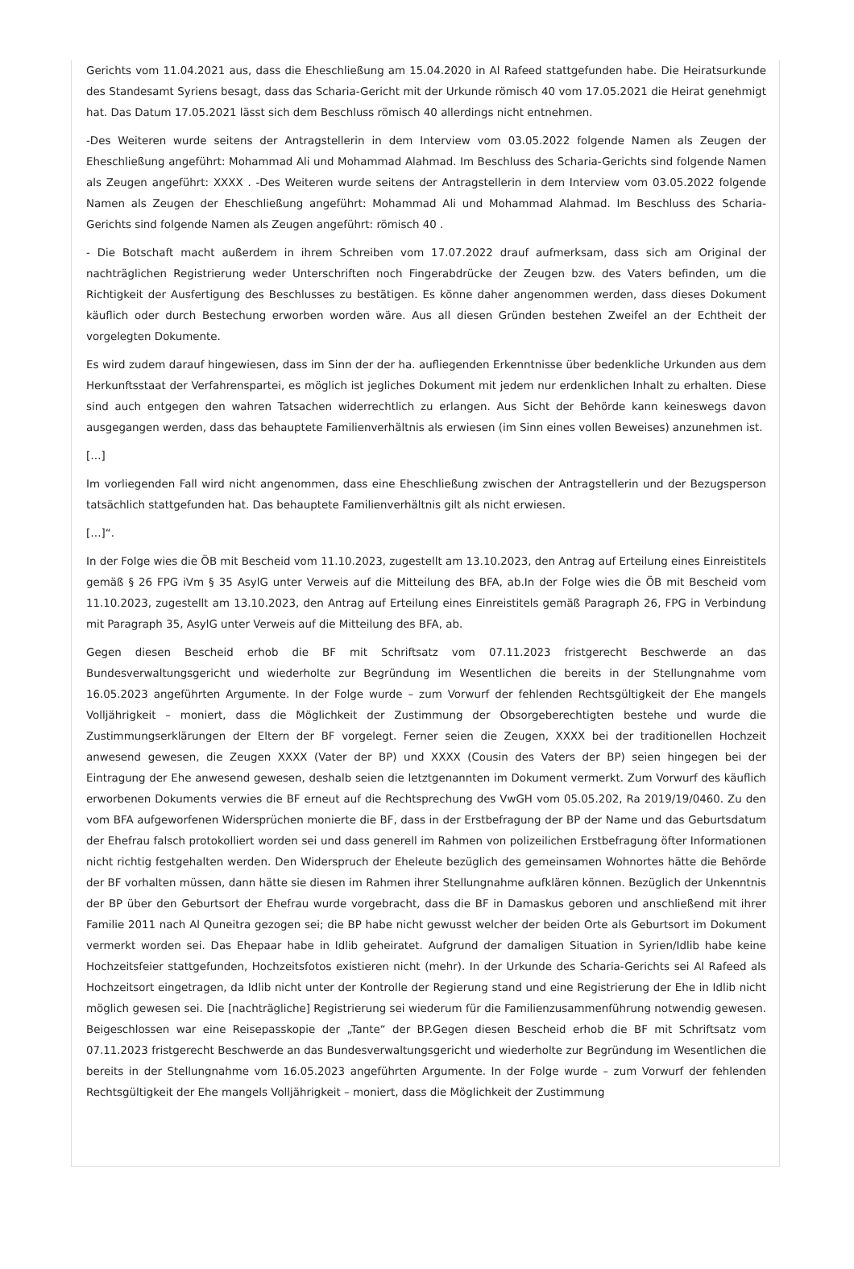Gerichts vom 11.04.2021 aus, dass die Eheschließung am 15.04.2020 in Al Rafeed stattgefunden habe. Die Heiratsurkunde des Standesamt Syriens besagt, dass das Scharia-Gericht mit der Urkunde römisch 40 vom 17.05.2021 die Heirat genehmigt hat. Das Datum 17.05.2021 lässt sich dem Beschluss römisch 40 allerdings nicht entnehmen.
-Des Weiteren wurde seitens der Antragstellerin in dem Interview vom 03.05.2022 folgende Namen als Zeugen der Eheschließung angeführt: Mohammad Ali und Mohammad Alahmad. Im Beschluss des Scharia-Gerichts sind folgende Namen als Zeugen angeführt: XXXX . -Des Weiteren wurde seitens der Antragstellerin in dem Interview vom 03.05.2022 folgende Namen als Zeugen der Eheschließung angeführt: Mohammad Ali und Mohammad Alahmad. Im Beschluss des Scharia-Gerichts sind folgende Namen als Zeugen angeführt: römisch 40 .
- Die Botschaft macht außerdem in ihrem Schreiben vom 17.07.2022 drauf aufmerksam, dass sich am Original der nachträglichen Registrierung weder Unterschriften noch Fingerabdrücke der Zeugen bzw. des Vaters befinden, um die Richtigkeit der Ausfertigung des Beschlusses zu bestätigen. Es könne daher angenommen werden, dass dieses Dokument käuflich oder durch Bestechung erworben worden wäre. Aus all diesen Gründen bestehen Zweifel an der Echtheit der vorgelegten Dokumente.
Es wird zudem darauf hingewiesen, dass im Sinn der der ha. aufliegenden Erkenntnisse über bedenkliche Urkunden aus dem Herkunftsstaat der Verfahrenspartei, es möglich ist jegliches Dokument mit jedem nur erdenklichen Inhalt zu erhalten. Diese sind auch entgegen den wahren Tatsachen widerrechtlich zu erlangen. Aus Sicht der Behörde kann keineswegs davon ausgegangen werden, dass das behauptete Familienverhältnis als erwiesen (im Sinn eines vollen Beweises) anzunehmen ist.
[…]
Im vorliegenden Fall wird nicht angenommen, dass eine Eheschließung zwischen der Antragstellerin und der Bezugsperson tatsächlich stattgefunden hat. Das behauptete Familienverhältnis gilt als nicht erwiesen.
[…]“.
In der Folge wies die ÖB mit Bescheid vom 11.10.2023, zugestellt am 13.10.2023, den Antrag auf Erteilung eines Einreistitels gemäß § 26 FPG iVm § 35 AsylG unter Verweis auf die Mitteilung des BFA, ab.In der Folge wies die ÖB mit Bescheid vom 11.10.2023, zugestellt am 13.10.2023, den Antrag auf Erteilung eines Einreistitels gemäß Paragraph 26, FPG in Verbindung mit Paragraph 35, AsylG unter Verweis auf die Mitteilung des BFA, ab.
Gegen diesen Bescheid erhob die BF mit Schriftsatz vom 07.11.2023 fristgerecht Beschwerde an das Bundesverwaltungsgericht und wiederholte zur Begründung im Wesentlichen die bereits in der Stellungnahme vom 16.05.2023 angeführten Argumente. In der Folge wurde – zum Vorwurf der fehlenden Rechtsgültigkeit der Ehe mangels Volljährigkeit – moniert, dass die Möglichkeit der Zustimmung der Obsorgeberechtigten bestehe und wurde die Zustimmungserklärungen der Eltern der BF vorgelegt. Ferner seien die Zeugen, XXXX bei der traditionellen Hochzeit anwesend gewesen, die Zeugen XXXX (Vater der BP) und XXXX (Cousin des Vaters der BP) seien hingegen bei der Eintragung der Ehe anwesend gewesen, deshalb seien die letztgenannten im Dokument vermerkt. Zum Vorwurf des käuflich erworbenen Dokuments verwies die BF erneut auf die Rechtsprechung des VwGH vom 05.05.202, Ra 2019/19/0460. Zu den vom BFA aufgeworfenen Widersprüchen monierte die BF, dass in der Erstbefragung der BP der Name und das Geburtsdatum der Ehefrau falsch protokolliert worden sei und dass generell im Rahmen von polizeilichen Erstbefragung öfter Informationen nicht richtig festgehalten werden. Den Widerspruch der Eheleute bezüglich des gemeinsamen Wohnortes hätte die Behörde der BF vorhalten müssen, dann hätte sie diesen im Rahmen ihrer Stellungnahme aufklären können. Bezüglich der Unkenntnis der BP über den Geburtsort der Ehefrau wurde vorgebracht, dass die BF in Damaskus geboren und anschließend mit ihrer Familie 2011 nach Al Quneitra gezogen sei; die BP habe nicht gewusst welcher der beiden Orte als Geburtsort im Dokument vermerkt worden sei. Das Ehepaar habe in Idlib geheiratet. Aufgrund der damaligen Situation in Syrien/Idlib habe keine Hochzeitsfeier stattgefunden, Hochzeitsfotos existieren nicht (mehr). In der Urkunde des Scharia-Gerichts sei Al Rafeed als Hochzeitsort eingetragen, da Idlib nicht unter der Kontrolle der Regierung stand und eine Registrierung der Ehe in Idlib nicht möglich gewesen sei. Die [nachträgliche] Registrierung sei wiederum für die Familienzusammenführung notwendig gewesen. Beigeschlossen war eine Reisepasskopie der „Tante“ der BP.Gegen diesen Bescheid erhob die BF mit Schriftsatz vom 07.11.2023 fristgerecht Beschwerde an das Bundesverwaltungsgericht und wiederholte zur Begründung im Wesentlichen die bereits in der Stellungnahme vom 16.05.2023 angeführten Argumente. In der Folge wurde – zum Vorwurf der fehlenden Rechtsgültigkeit der Ehe mangels Volljährigkeit – moniert, dass die Möglichkeit der Zustimmung